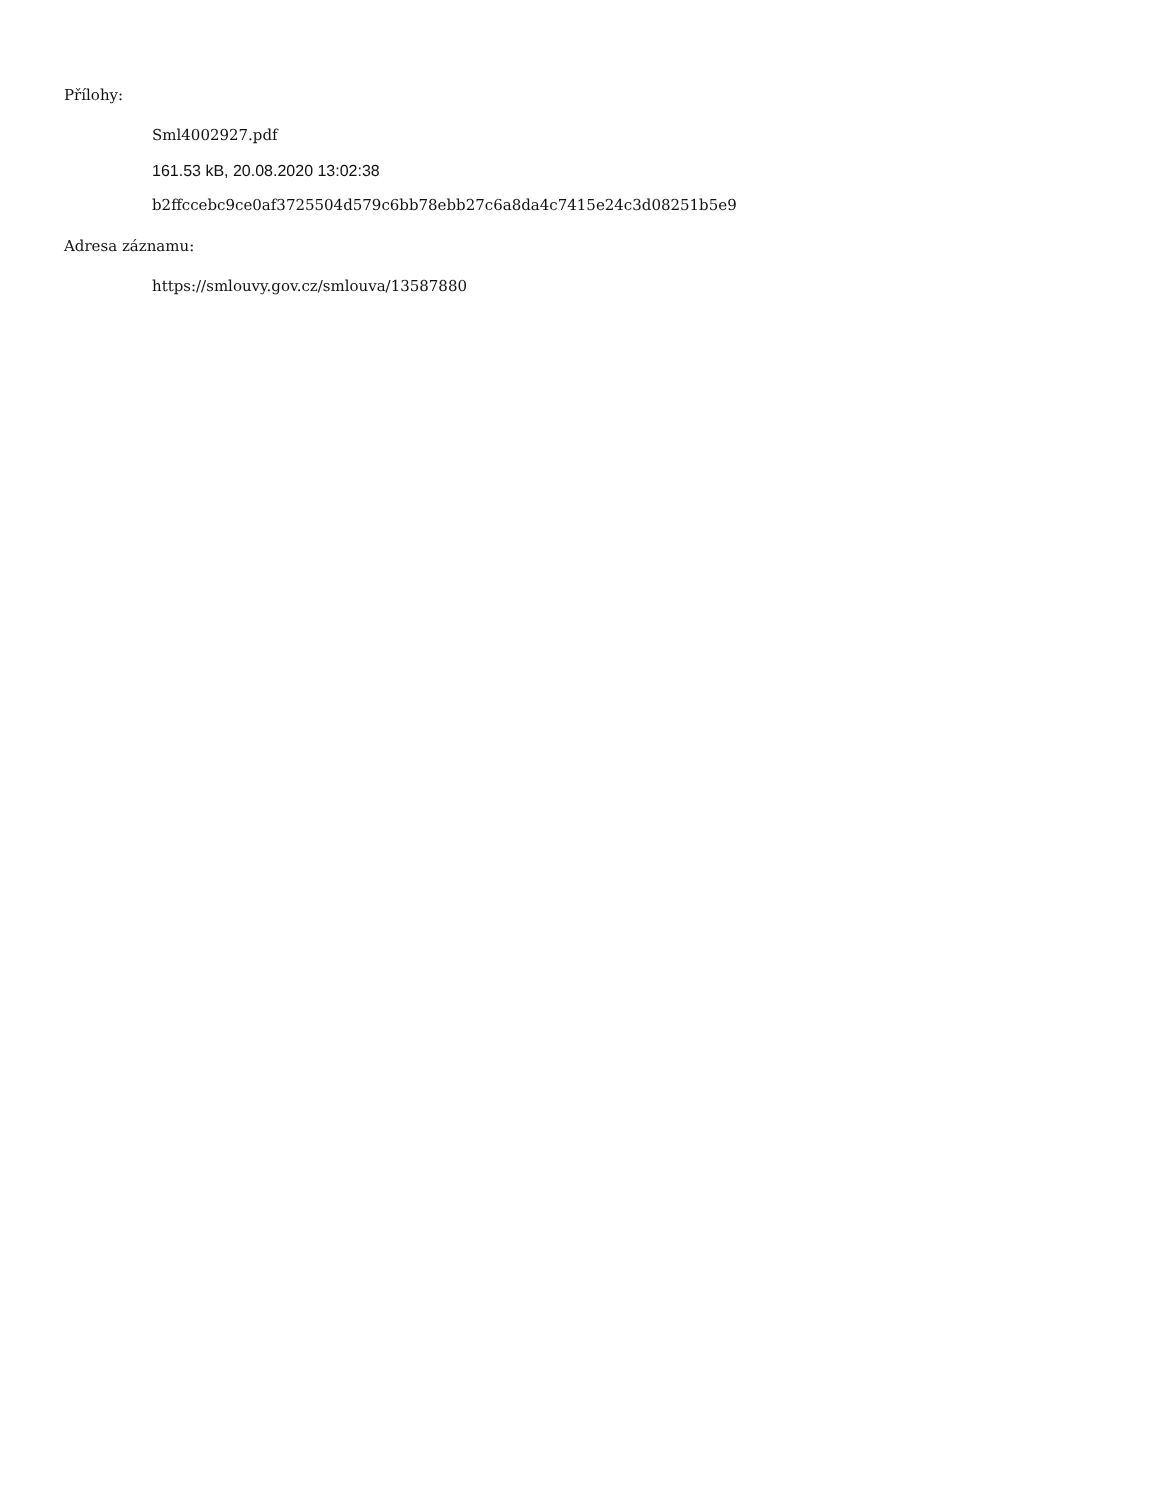Přílohy:
Sml4002927.pdf
161.53 kB, 20.08.2020 13:02:38
b2ffccebc9ce0af3725504d579c6bb78ebb27c6a8da4c7415e24c3d08251b5e9
Adresa záznamu:
https://smlouvy.gov.cz/smlouva/13587880